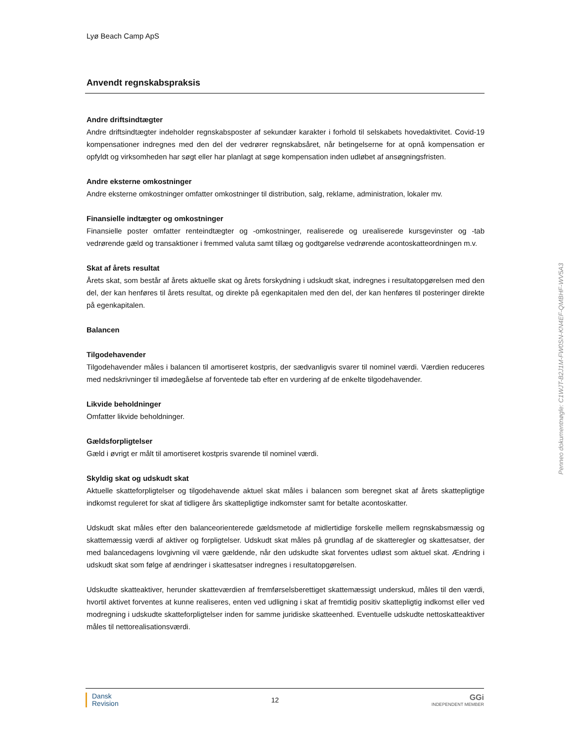Lyø Beach Camp ApS
Anvendt regnskabspraksis
Andre driftsindtægter
Andre driftsindtægter indeholder regnskabsposter af sekundær karakter i forhold til selskabets hovedaktivitet. Covid-19 kompensationer indregnes med den del der vedrører regnskabsåret, når betingelserne for at opnå kompensation er opfyldt og virksomheden har søgt eller har planlagt at søge kompensation inden udløbet af ansøgningsfristen.
Andre eksterne omkostninger
Andre eksterne omkostninger omfatter omkostninger til distribution, salg, reklame, administration, lokaler mv.
Finansielle indtægter og omkostninger
Finansielle poster omfatter renteindtægter og -omkostninger, realiserede og urealiserede kursgevinster og -tab vedrørende gæld og transaktioner i fremmed valuta samt tillæg og godtgørelse vedrørende acontoskatteordningen m.v.
Skat af årets resultat
Årets skat, som består af årets aktuelle skat og årets forskydning i udskudt skat, indregnes i resultatopgørelsen med den del, der kan henføres til årets resultat, og direkte på egenkapitalen med den del, der kan henføres til posteringer direkte på egenkapitalen.
Balancen
Tilgodehavender
Tilgodehavender måles i balancen til amortiseret kostpris, der sædvanligvis svarer til nominel værdi. Værdien reduceres med nedskrivninger til imødegåelse af forventede tab efter en vurdering af de enkelte tilgodehavender.
Likvide beholdninger
Omfatter likvide beholdninger.
Gældsforpligtelser
Gæld i øvrigt er målt til amortiseret kostpris svarende til nominel værdi.
Skyldig skat og udskudt skat
Aktuelle skatteforpligtelser og tilgodehavende aktuel skat måles i balancen som beregnet skat af årets skattepligtige indkomst reguleret for skat af tidligere års skattepligtige indkomster samt for betalte acontoskatter.
Udskudt skat måles efter den balanceorienterede gældsmetode af midlertidige forskelle mellem regnskabsmæssig og skattemæssig værdi af aktiver og forpligtelser. Udskudt skat måles på grundlag af de skatteregler og skattesatser, der med balancedagens lovgivning vil være gældende, når den udskudte skat forventes udløst som aktuel skat. Ændring i udskudt skat som følge af ændringer i skattesatser indregnes i resultatopgørelsen.
Udskudte skatteaktiver, herunder skatteværdien af fremførselsberettiget skattemæssigt underskud, måles til den værdi, hvortil aktivet forventes at kunne realiseres, enten ved udligning i skat af fremtidig positiv skattepligtig indkomst eller ved modregning i udskudte skatteforpligtelser inden for samme juridiske skatteenhed. Eventuelle udskudte nettoskatteaktiver måles til nettorealisationsværdi.
Dansk
Revision
12
GGi
INDEPENDENT MEMBER
Penneo dokumentnøgle: C1WJT-B2J1M-FW0SN-KN4EF-QMBHF-WV5A3